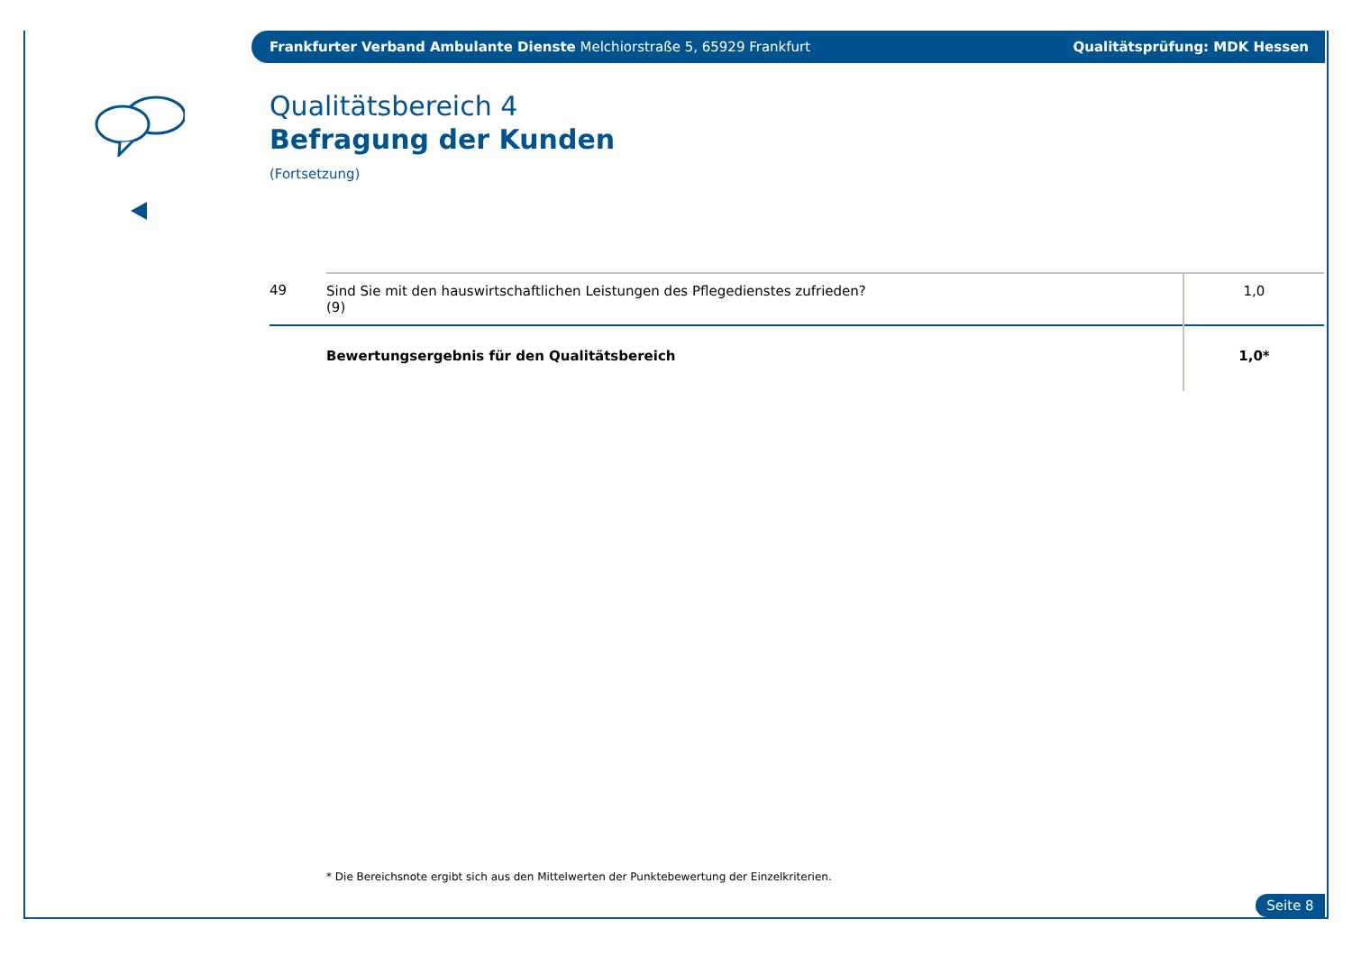Frankfurter Verband Ambulante Dienste Melchiorstraße 5, 65929 Frankfurt Qualitätsprüfung: MDK Hessen
Qualitätsbereich 4
Befragung der Kunden
(Fortsetzung)
| 49 | Sind Sie mit den hauswirtschaftlichen Leistungen des Pflegedienstes zufrieden? (9) | 1,0 |
| | Bewertungsergebnis für den Qualitätsbereich | 1,0* |
* Die Bereichsnote ergibt sich aus den Mittelwerten der Punktebewertung der Einzelkriterien.
Seite 8